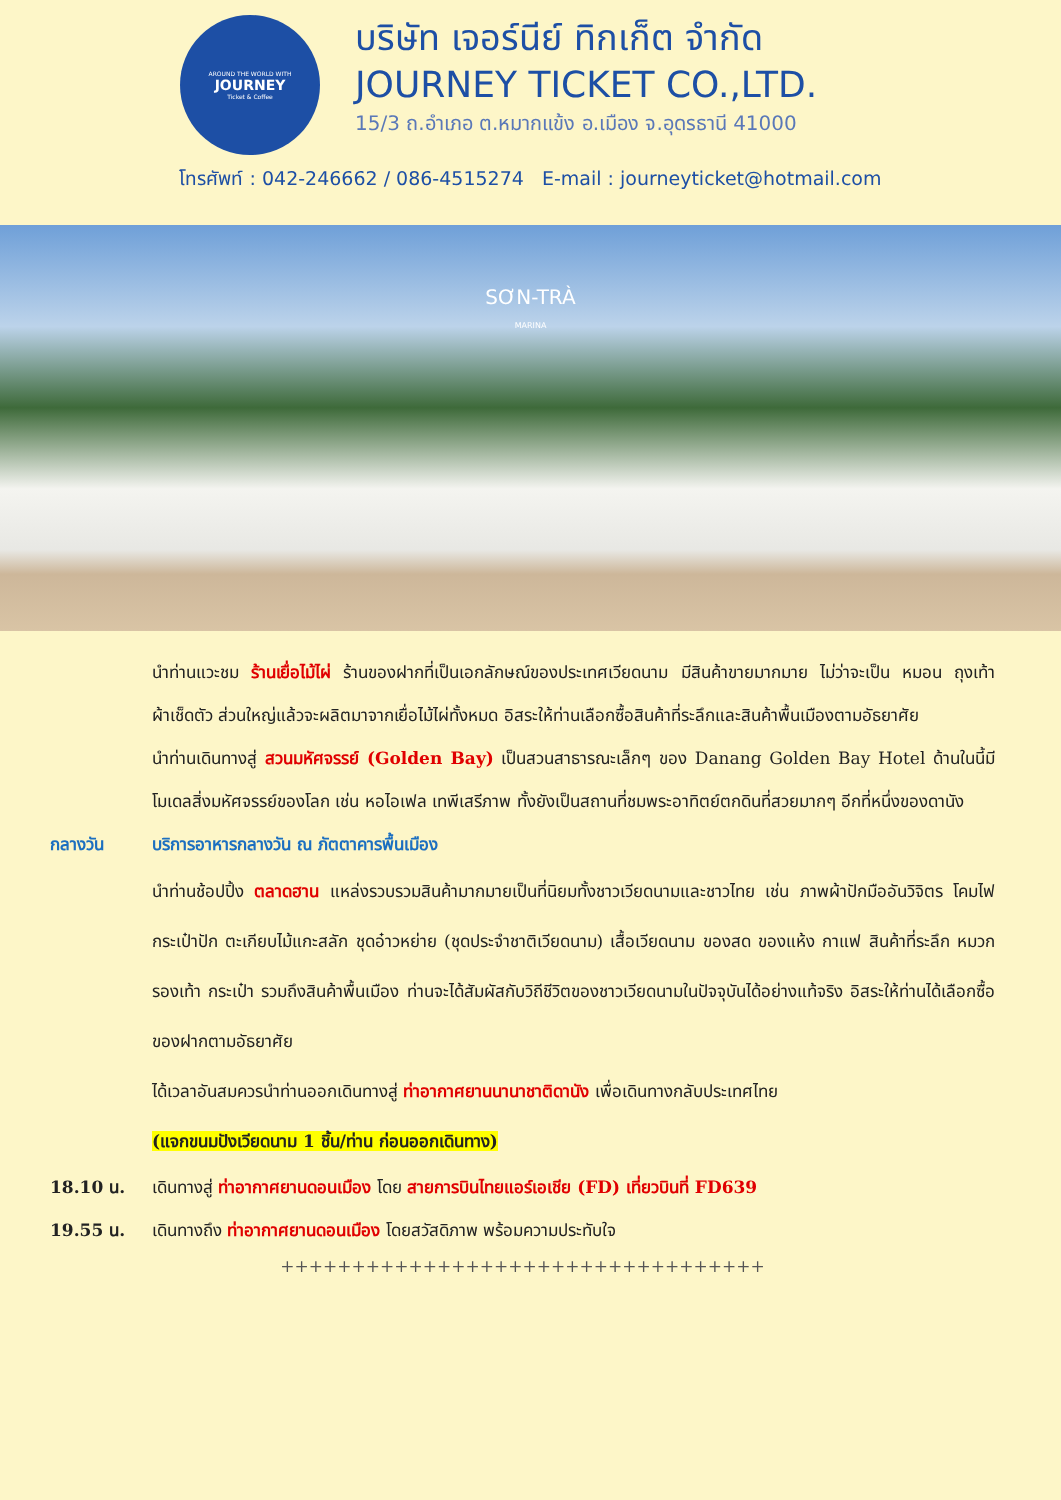AROUND THE WORLD WITH
JOURNEY
Ticket & Coffee
บริษัท เจอร์นีย์ ทิกเก็ต จำกัด
JOURNEY TICKET CO.,LTD.
15/3 ถ.อำเภอ ต.หมากแข้ง อ.เมือง จ.อุดรธานี 41000
โทรศัพท์ : 042-246662 / 086-4515274 E-mail : journeyticket@hotmail.com
SƠN-TRÀ
MARINA
นำท่านแวะชม ร้านเยื่อไม้ไผ่ ร้านของฝากที่เป็นเอกลักษณ์ของประเทศเวียดนาม มีสินค้าขายมากมาย ไม่ว่าจะเป็น หมอน ถุงเท้า ผ้าเช็ดตัว ส่วนใหญ่แล้วจะผลิตมาจากเยื่อไม้ไผ่ทั้งหมด อิสระให้ท่านเลือกซื้อสินค้าที่ระลึกและสินค้าพื้นเมืองตามอัธยาศัย
นำท่านเดินทางสู่ สวนมหัศจรรย์ (Golden Bay) เป็นสวนสาธารณะเล็กๆ ของ Danang Golden Bay Hotel ด้านในนี้มีโมเดลสิ่งมหัศจรรย์ของโลก เช่น หอไอเฟล เทพีเสรีภาพ ทั้งยังเป็นสถานที่ชมพระอาทิตย์ตกดินที่สวยมากๆ อีกที่หนึ่งของดานัง
กลางวัน บริการอาหารกลางวัน ณ ภัตตาคารพื้นเมือง
นำท่านช้อปปิ้ง ตลาดฮาน แหล่งรวบรวมสินค้ามากมายเป็นที่นิยมทั้งชาวเวียดนามและชาวไทย เช่น ภาพผ้าปักมืออันวิจิตร โคมไฟ กระเป๋าปัก ตะเกียบไม้แกะสลัก ชุดอ๋าวหย่าย (ชุดประจำชาติเวียดนาม) เสื้อเวียดนาม ของสด ของแห้ง กาแฟ สินค้าที่ระลึก หมวก รองเท้า กระเป๋า รวมถึงสินค้าพื้นเมือง ท่านจะได้สัมผัสกับวิถีชีวิตของชาวเวียดนามในปัจจุบันได้อย่างแท้จริง อิสระให้ท่านได้เลือกซื้อของฝากตามอัธยาศัย
ได้เวลาอันสมควรนำท่านออกเดินทางสู่ ท่าอากาศยานนานาชาติดานัง เพื่อเดินทางกลับประเทศไทย
(แจกขนมปังเวียดนาม 1 ชิ้น/ท่าน ก่อนออกเดินทาง)
18.10 น. เดินทางสู่ ท่าอากาศยานดอนเมือง โดย สายการบินไทยแอร์เอเชีย (FD) เที่ยวบินที่ FD639
19.55 น. เดินทางถึง ท่าอากาศยานดอนเมือง โดยสวัสดิภาพ พร้อมความประทับใจ
++++++++++++++++++++++++++++++++++